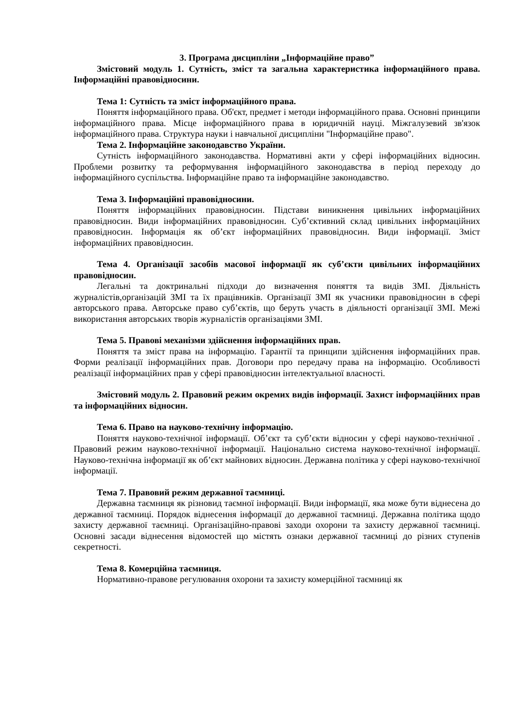3. Програма дисципліни „Інформаційне право”
Змістовий модуль 1. Сутність, зміст та загальна характеристика інформаційного права. Інформаційні правовідносини.
Тема 1: Сутність та зміст інформаційного права.
Поняття інформаційного права. Об'єкт, предмет і методи інформаційного права. Основні принципи інформаційного права. Місце інформаційного права в юридичній науці. Міжгалузевий зв'язок інформаційного права. Структура науки і навчальної дисципліни "Інформаційне право".
Тема 2. Інформаційне законодавство України.
Сутність інформаційного законодавства. Нормативні акти у сфері інформаційних відносин. Проблеми розвитку та реформування інформаційного законодавства в період переходу до інформаційного суспільства. Інформаційне право та інформаційне законодавство.
Тема 3. Інформаційні правовідносини.
Поняття інформаційних правовідносин. Підстави виникнення цивільних інформаційних правовідносин. Види інформаційних правовідносин. Суб’єктивний склад цивільних інформаційних правовідносин. Інформація як об’єкт інформаційних правовідносин. Види інформації. Зміст інформаційних правовідносин.
Тема 4. Організації засобів масової інформації як суб’єкти цивільних інформаційних правовідносин.
Легальні та доктринальні підходи до визначення поняття та видів ЗМІ. Діяльність журналістів,організацій ЗМІ та їх працівників. Організації ЗМІ як учасники правовідносин в сфері авторського права. Авторське право суб’єктів, що беруть участь в діяльності організації ЗМІ. Межі використання авторських творів журналістів організаціями ЗМІ.
Тема 5. Правові механізми здійснення інформаційних прав.
Поняття та зміст права на інформацію. Гарантії та принципи здійснення інформаційних прав. Форми реалізації інформаційних прав. Договори про передачу права на інформацію. Особливості реалізації інформаційних прав у сфері правовідносин інтелектуальної власності.
Змістовий модуль 2. Правовий режим окремих видів інформації. Захист інформаційних прав та інформаційних відносин.
Тема 6. Право на науково-технічну інформацію.
Поняття науково-технічної інформації. Об’єкт та суб’єкти відносин у сфері науково-технічної . Правовий режим науково-технічної інформації. Національно система науково-технічної інформації. Науково-технічна інформації як об’єкт майнових відносин. Державна політика у сфері науково-технічної інформації.
Тема 7. Правовий режим державної таємниці.
Державна таємниця як різновид таємної інформації. Види інформації, яка може бути віднесена до державної таємниці. Порядок віднесення інформації до державної таємниці. Державна політика щодо захисту державної таємниці. Організаційно-правові заходи охорони та захисту державної таємниці. Основні засади віднесення відомостей що містять ознаки державної таємниці до різних ступенів секретності.
Тема 8. Комерційна таємниця.
Нормативно-правове регулювання охорони та захисту комерційної таємниці як